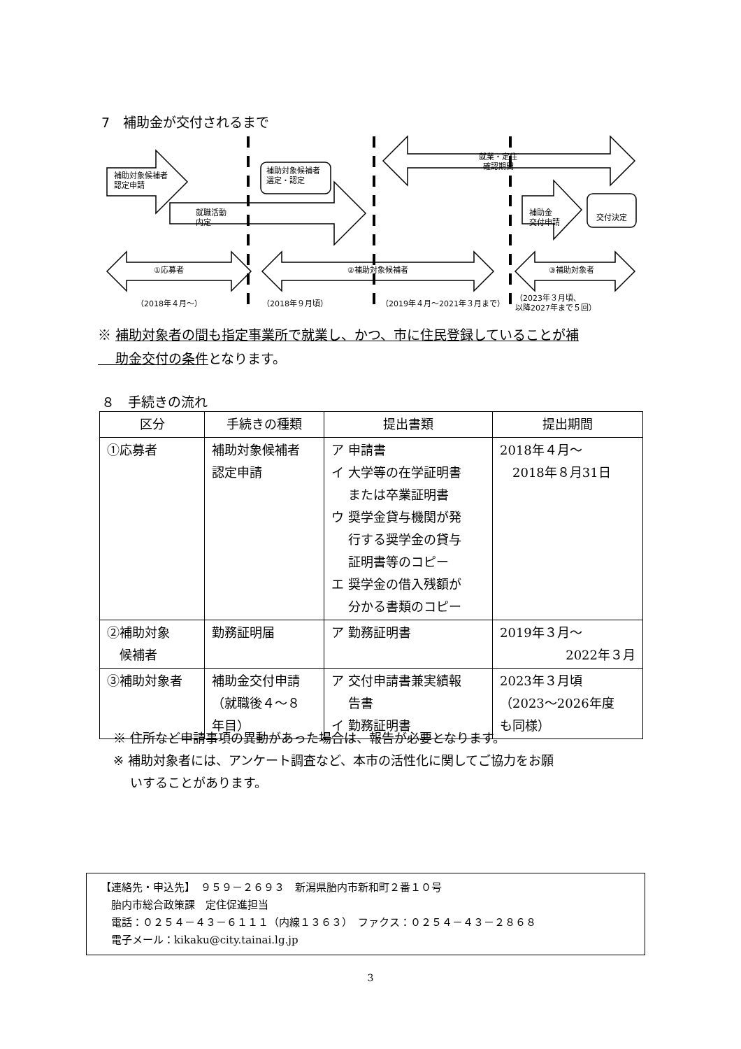7　補助金が交付されるまで
補助対象候補者
認定申請
補助対象候補者
選定・認定
就職活動
内定
就業・定住
確認期間
補助金
交付申請
交付決定
①応募者 ②補助対象候補者 ③補助対象者
（2018年４月～） （2018年９月頃） （2019年４月～2021年３月まで）
（2023年３月頃、
以降2027年まで５回）
※ 補助対象者の間も指定事業所で就業し、かつ、市に住民登録していることが補
　 助金交付の条件となります。
８　手続きの流れ
| 区分 | 手続きの種類 | 提出書類 | 提出期間 |
| --- | --- | --- | --- |
| ①応募者 | 補助対象候補者 認定申請 | ア 申請書 イ 大学等の在学証明書 または卒業証明書 ウ 奨学金貸与機関が発 行する奨学金の貸与 証明書等のコピー エ 奨学金の借入残額が 分かる書類のコピー | 2018年４月～ 2018年８月31日 |
| ②補助対象 候補者 | 勤務証明届 | ア 勤務証明書 | 2019年３月～ 2022年３月 |
| ③補助対象者 | 補助金交付申請 （就職後４～８ 年目） | ア 交付申請書兼実績報 告書 イ 勤務証明書 | 2023年３月頃 （2023～2026年度 も同様） |
※ 住所など申請事項の異動があった場合は、報告が必要となります。
※ 補助対象者には、アンケート調査など、本市の活性化に関してご協力をお願
　 いすることがあります。
【連絡先・申込先】　９５９－２６９３　新潟県胎内市新和町２番１０号
　胎内市総合政策課　定住促進担当
　電話：０２５４－４３－６１１１（内線１３６３）　ファクス：０２５４－４３－２８６８
　電子メール：kikaku@city.tainai.lg.jp
3